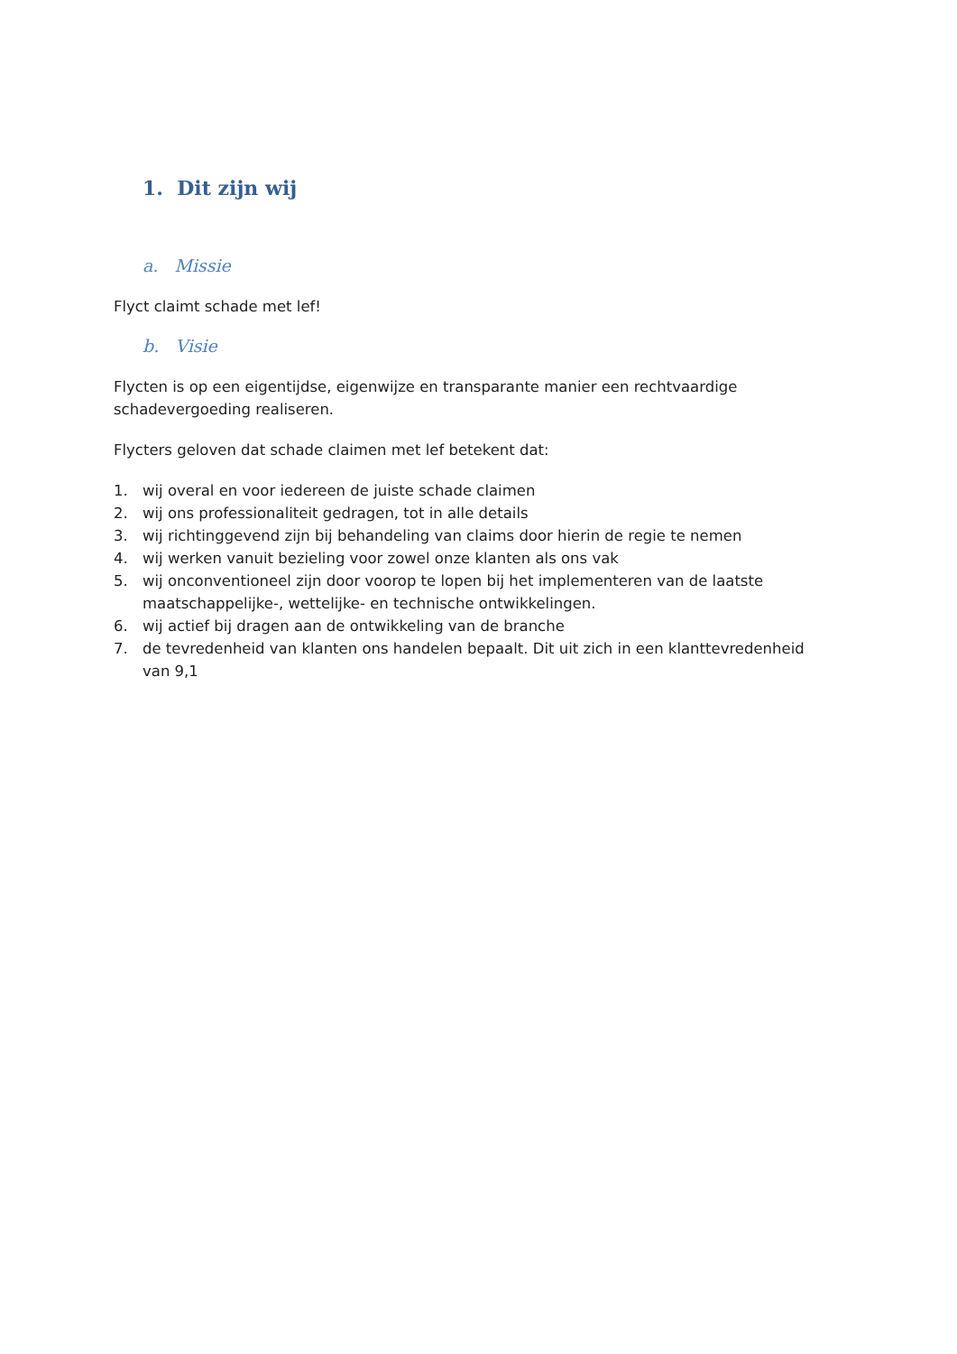1. Dit zijn wij
a. Missie
Flyct claimt schade met lef!
b. Visie
Flycten is op een eigentijdse, eigenwijze en transparante manier een rechtvaardige schadevergoeding realiseren.
Flycters geloven dat schade claimen met lef betekent dat:
1. wij overal en voor iedereen de juiste schade claimen
2. wij ons professionaliteit gedragen, tot in alle details
3. wij richtinggevend zijn bij behandeling van claims door hierin de regie te nemen
4. wij werken vanuit bezieling voor zowel onze klanten als ons vak
5. wij onconventioneel zijn door voorop te lopen bij het implementeren van de laatste maatschappelijke-, wettelijke- en technische ontwikkelingen.
6. wij actief bij dragen aan de ontwikkeling van de branche
7. de tevredenheid van klanten ons handelen bepaalt. Dit uit zich in een klanttevredenheid van 9,1